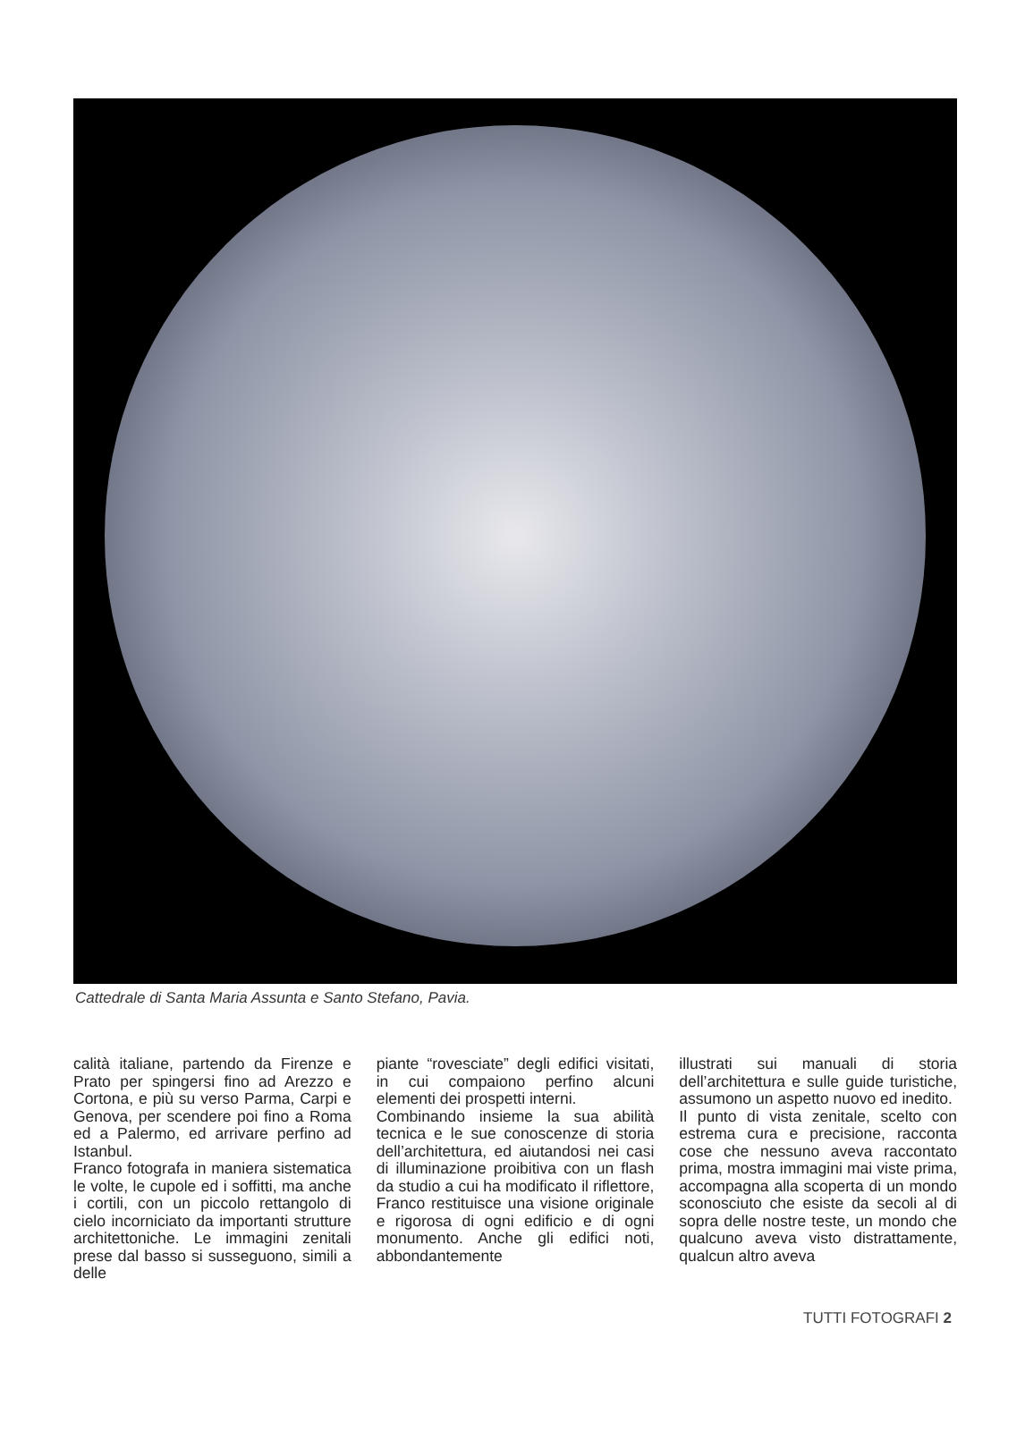Cattedrale di Santa Maria Assunta e Santo Stefano, Pavia.
calità italiane, partendo da Firenze e Prato per spingersi fino ad Arezzo e Cortona, e più su verso Parma, Carpi e Genova, per scendere poi fino a Roma ed a Palermo, ed arrivare perfino ad Istanbul.
Franco fotografa in maniera sistematica le volte, le cupole ed i soffitti, ma anche i cortili, con un piccolo rettangolo di cielo incorniciato da importanti strutture architettoniche. Le immagini zenitali prese dal basso si susseguono, simili a delle
piante “rovesciate” degli edifici visitati, in cui compaiono perfino alcuni elementi dei prospetti interni.
Combinando insieme la sua abilità tecnica e le sue conoscenze di storia dell’architettura, ed aiutandosi nei casi di illuminazione proibitiva con un flash da studio a cui ha modificato il riflettore, Franco restituisce una visione originale e rigorosa di ogni edificio e di ogni monumento. Anche gli edifici noti, abbondantemente
illustrati sui manuali di storia dell’architettura e sulle guide turistiche, assumono un aspetto nuovo ed inedito.
Il punto di vista zenitale, scelto con estrema cura e precisione, racconta cose che nessuno aveva raccontato prima, mostra immagini mai viste prima, accompagna alla scoperta di un mondo sconosciuto che esiste da secoli al di sopra delle nostre teste, un mondo che qualcuno aveva visto distrattamente, qualcun altro aveva
TUTTI FOTOGRAFI 2